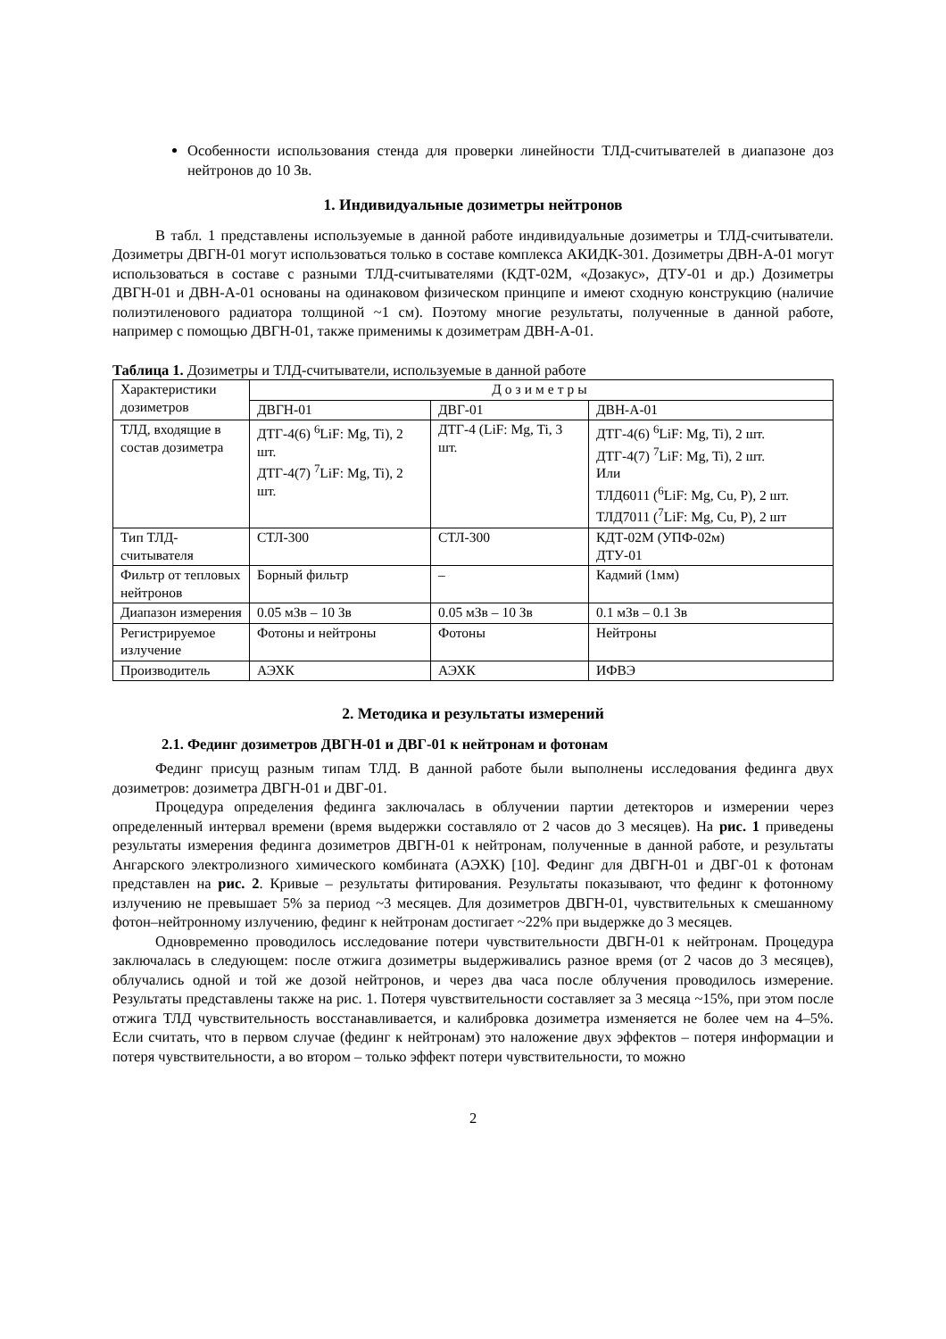Особенности использования стенда для проверки линейности ТЛД-считывателей в диапазоне доз нейтронов до 10 Зв.
1. Индивидуальные дозиметры нейтронов
В табл. 1 представлены используемые в данной работе индивидуальные дозиметры и ТЛД-считыватели. Дозиметры ДВГН-01 могут использоваться только в составе комплекса АКИДК-301. Дозиметры ДВН-А-01 могут использоваться в составе с разными ТЛД-считывателями (КДТ-02М, «Дозакус», ДТУ-01 и др.) Дозиметры ДВГН-01 и ДВН-А-01 основаны на одинаковом физическом принципе и имеют сходную конструкцию (наличие полиэтиленового радиатора толщиной ~1 см). Поэтому многие результаты, полученные в данной работе, например с помощью ДВГН-01, также применимы к дозиметрам ДВН-А-01.
Таблица 1. Дозиметры и ТЛД-считыватели, используемые в данной работе
| Характеристики дозиметров | Дозиметры | | |
| | ДВГН-01 | ДВГ-01 | ДВН-А-01 |
| ТЛД, входящие в состав дозиметра | ДТГ-4(6) <sup>6</sup>LiF: Mg, Ti), 2 шт. ДТГ-4(7) <sup>7</sup>LiF: Mg, Ti), 2 шт. | ДТГ-4 (LiF: Mg, Ti, 3 шт. | ДТГ-4(6) <sup>6</sup>LiF: Mg, Ti), 2 шт. ДТГ-4(7) <sup>7</sup>LiF: Mg, Ti), 2 шт. Или ТЛД6011 (<sup>6</sup>LiF: Mg, Cu, P), 2 шт. ТЛД7011 (<sup>7</sup>LiF: Mg, Cu, P), 2 шт |
| Тип ТЛД-считывателя | СТЛ-300 | СТЛ-300 | КДТ-02М (УПФ-02м) ДТУ-01 |
| Фильтр от тепловых нейтронов | Борный фильтр | – | Кадмий (1мм) |
| Диапазон измерения | 0.05 мЗв – 10 Зв | 0.05 мЗв – 10 Зв | 0.1 мЗв – 0.1 Зв |
| Регистрируемое излучение | Фотоны и нейтроны | Фотоны | Нейтроны |
| Производитель | АЭХК | АЭХК | ИФВЭ |
2. Методика и результаты измерений
2.1. Фединг дозиметров ДВГН-01 и ДВГ-01 к нейтронам и фотонам
Фединг присущ разным типам ТЛД. В данной работе были выполнены исследования фединга двух дозиметров: дозиметра ДВГН-01 и ДВГ-01.
Процедура определения фединга заключалась в облучении партии детекторов и измерении через определенный интервал времени (время выдержки составляло от 2 часов до 3 месяцев). На рис. 1 приведены результаты измерения фединга дозиметров ДВГН-01 к нейтронам, полученные в данной работе, и результаты Ангарского электролизного химического комбината (АЭХК) [10]. Фединг для ДВГН-01 и ДВГ-01 к фотонам представлен на рис. 2. Кривые – результаты фитирования. Результаты показывают, что фединг к фотонному излучению не превышает 5% за период ~3 месяцев. Для дозиметров ДВГН-01, чувствительных к смешанному фотон–нейтронному излучению, фединг к нейтронам достигает ~22% при выдержке до 3 месяцев.
Одновременно проводилось исследование потери чувствительности ДВГН-01 к нейтронам. Процедура заключалась в следующем: после отжига дозиметры выдерживались разное время (от 2 часов до 3 месяцев), облучались одной и той же дозой нейтронов, и через два часа после облучения проводилось измерение. Результаты представлены также на рис. 1. Потеря чувствительности составляет за 3 месяца ~15%, при этом после отжига ТЛД чувствительность восстанавливается, и калибровка дозиметра изменяется не более чем на 4–5%. Если считать, что в первом случае (фединг к нейтронам) это наложение двух эффектов – потеря информации и потеря чувствительности, а во втором – только эффект потери чувствительности, то можно
2